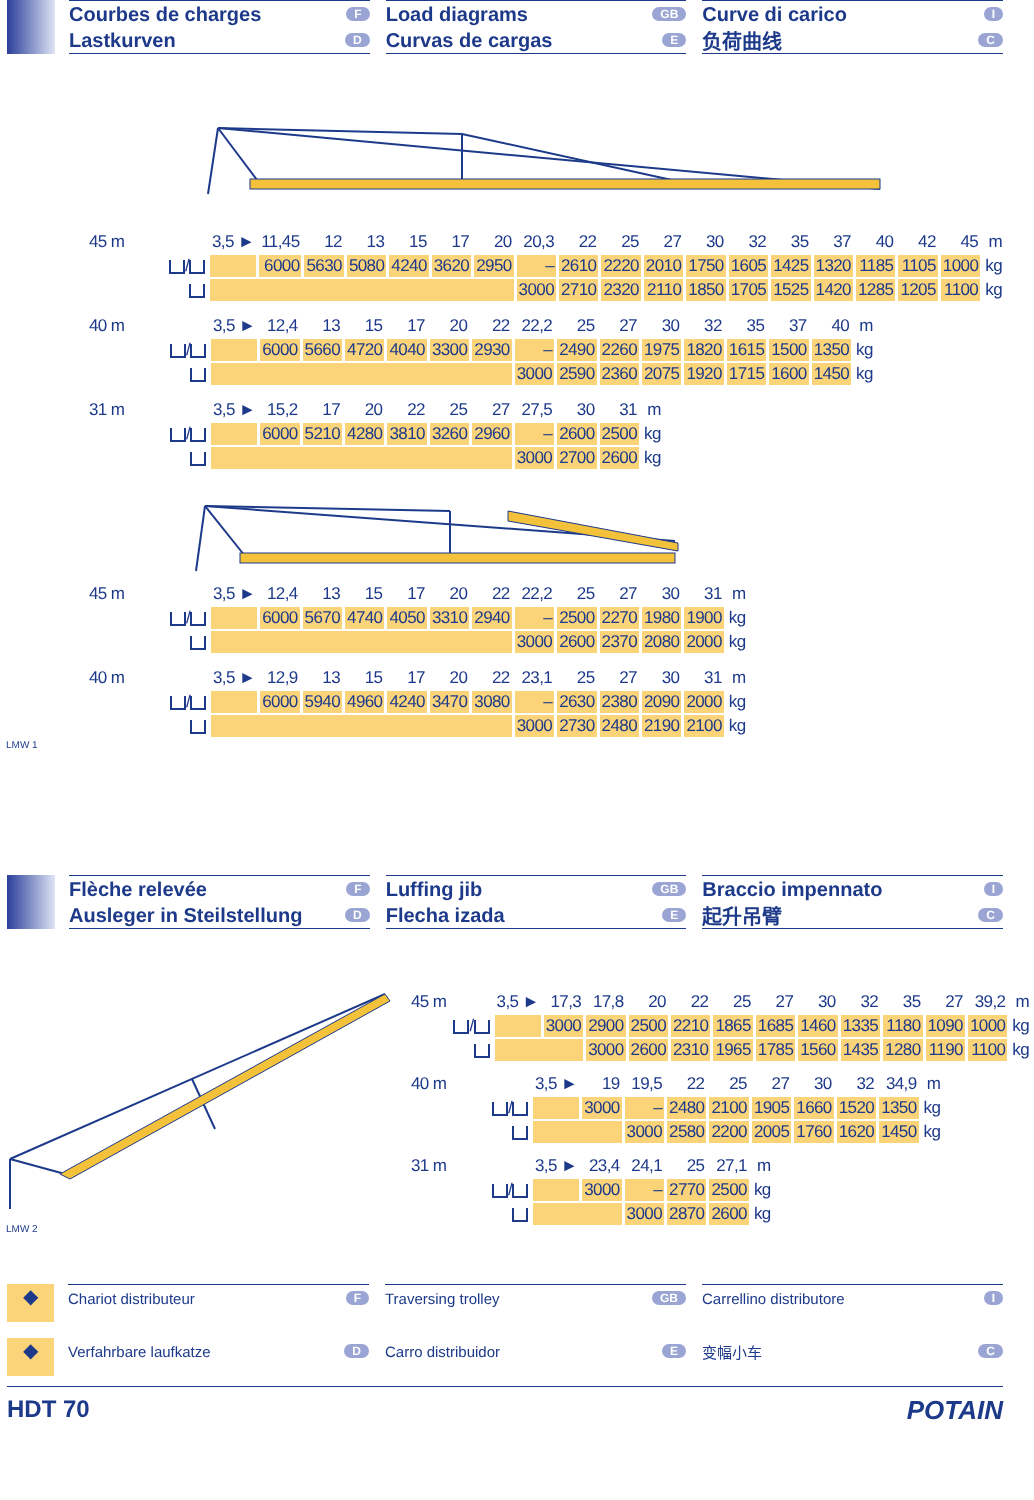Courbes de charges F
Lastkurven D
Load diagrams GB
Curvas de cargas E
Curve di carico I
负荷曲线 C
| 45 m | | 3,5 ► | 11,45 | 12 | 13 | 15 | 17 | 20 | 20,3 | 22 | 25 | 27 | 30 | 32 | 35 | 37 | 40 | 42 | 45 | m |
| | / | | 6000 | 5630 | 5080 | 4240 | 3620 | 2950 | – | 2610 | 2220 | 2010 | 1750 | 1605 | 1425 | 1320 | 1185 | 1105 | 1000 | kg |
| | | | | | | | | | 3000 | 2710 | 2320 | 2110 | 1850 | 1705 | 1525 | 1420 | 1285 | 1205 | 1100 | kg |
| 40 m | | 3,5 ► | 12,4 | 13 | 15 | 17 | 20 | 22 | 22,2 | 25 | 27 | 30 | 32 | 35 | 37 | 40 | m |
| | / | | 6000 | 5660 | 4720 | 4040 | 3300 | 2930 | – | 2490 | 2260 | 1975 | 1820 | 1615 | 1500 | 1350 | kg |
| | | | | | | | | | 3000 | 2590 | 2360 | 2075 | 1920 | 1715 | 1600 | 1450 | kg |
| 31 m | | 3,5 ► | 15,2 | 17 | 20 | 22 | 25 | 27 | 27,5 | 30 | 31 | m |
| | / | | 6000 | 5210 | 4280 | 3810 | 3260 | 2960 | – | 2600 | 2500 | kg |
| | | | | | | | | | 3000 | 2700 | 2600 | kg |
| 45 m | | 3,5 ► | 12,4 | 13 | 15 | 17 | 20 | 22 | 22,2 | 25 | 27 | 30 | 31 | m |
| | / | | 6000 | 5670 | 4740 | 4050 | 3310 | 2940 | – | 2500 | 2270 | 1980 | 1900 | kg |
| | | | | | | | | | 3000 | 2600 | 2370 | 2080 | 2000 | kg |
| 40 m | | 3,5 ► | 12,9 | 13 | 15 | 17 | 20 | 22 | 23,1 | 25 | 27 | 30 | 31 | m |
| | / | | 6000 | 5940 | 4960 | 4240 | 3470 | 3080 | – | 2630 | 2380 | 2090 | 2000 | kg |
| | | | | | | | | | 3000 | 2730 | 2480 | 2190 | 2100 | kg |
LMW 1
Flèche relevée F
Ausleger in Steilstellung D
Luffing jib GB
Flecha izada E
Braccio impennato I
起升吊臂 C
LMW 2
| 45 m | | 3,5 ► | 17,3 | 17,8 | 20 | 22 | 25 | 27 | 30 | 32 | 35 | 27 | 39,2 | m |
| | / | | 3000 | 2900 | 2500 | 2210 | 1865 | 1685 | 1460 | 1335 | 1180 | 1090 | 1000 | kg |
| | | | | 3000 | 2600 | 2310 | 1965 | 1785 | 1560 | 1435 | 1280 | 1190 | 1100 | kg |
| 40 m | | 3,5 ► | 19 | 19,5 | 22 | 25 | 27 | 30 | 32 | 34,9 | m |
| | / | | 3000 | – | 2480 | 2100 | 1905 | 1660 | 1520 | 1350 | kg |
| | | | | 3000 | 2580 | 2200 | 2005 | 1760 | 1620 | 1450 | kg |
| 31 m | | 3,5 ► | 23,4 | 24,1 | 25 | 27,1 | m |
| | / | | 3000 | – | 2770 | 2500 | kg |
| | | | | 3000 | 2870 | 2600 | kg |
◆
Chariot distributeur F
Traversing trolley GB
Carrellino distributore I
◆
Verfahrbare laufkatze D
Carro distribuidor E
变幅小车 C
HDT 70 POTAIN